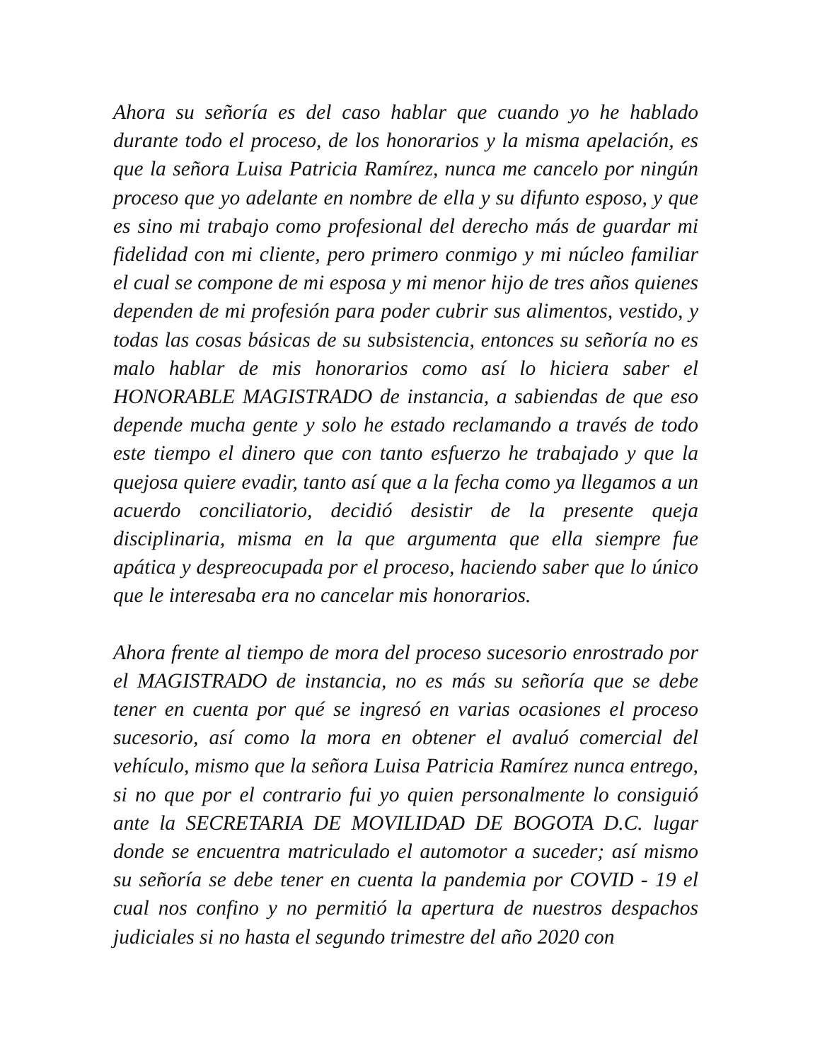Ahora su señoría es del caso hablar que cuando yo he hablado durante todo el proceso, de los honorarios y la misma apelación, es que la señora Luisa Patricia Ramírez, nunca me cancelo por ningún proceso que yo adelante en nombre de ella y su difunto esposo, y que es sino mi trabajo como profesional del derecho más de guardar mi fidelidad con mi cliente, pero primero conmigo y mi núcleo familiar el cual se compone de mi esposa y mi menor hijo de tres años quienes dependen de mi profesión para poder cubrir sus alimentos, vestido, y todas las cosas básicas de su subsistencia, entonces su señoría no es malo hablar de mis honorarios como así lo hiciera saber el HONORABLE MAGISTRADO de instancia, a sabiendas de que eso depende mucha gente y solo he estado reclamando a través de todo este tiempo el dinero que con tanto esfuerzo he trabajado y que la quejosa quiere evadir, tanto así que a la fecha como ya llegamos a un acuerdo conciliatorio, decidió desistir de la presente queja disciplinaria, misma en la que argumenta que ella siempre fue apática y despreocupada por el proceso, haciendo saber que lo único que le interesaba era no cancelar mis honorarios.
Ahora frente al tiempo de mora del proceso sucesorio enrostrado por el MAGISTRADO de instancia, no es más su señoría que se debe tener en cuenta por qué se ingresó en varias ocasiones el proceso sucesorio, así como la mora en obtener el avaluó comercial del vehículo, mismo que la señora Luisa Patricia Ramírez nunca entrego, si no que por el contrario fui yo quien personalmente lo consiguió ante la SECRETARIA DE MOVILIDAD DE BOGOTA D.C. lugar donde se encuentra matriculado el automotor a suceder; así mismo su señoría se debe tener en cuenta la pandemia por COVID - 19 el cual nos confino y no permitió la apertura de nuestros despachos judiciales si no hasta el segundo trimestre del año 2020 con